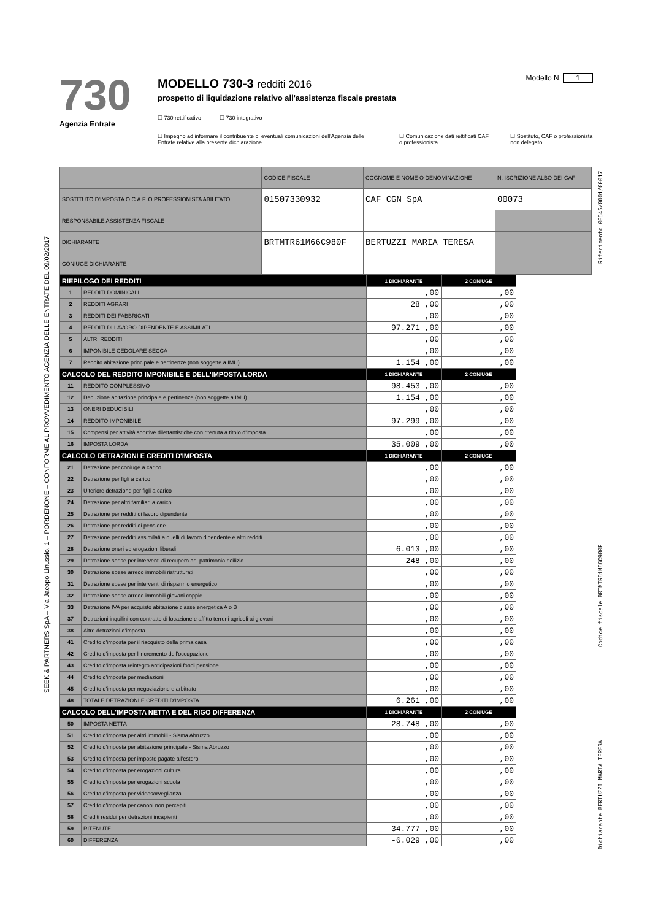SEEK & PARTNERS SpA – Via Jacopo Linussio, 1 – PORDENONE – CONFORME AL PROVVEDIMENTO AGENZIA DELLE ENTRATE DEL 09/02/2017
730
Agenzia Entrate
MODELLO 730-3 redditi 2016
prospetto di liquidazione relativo all'assistenza fiscale prestata
☐ 730 rettificativo ☐ 730 integrativo
☐ Impegno ad informare il contribuente di eventuali comunicazioni dell'Agenzia delle Entrate relative alla presente dichiarazione ☐ Comunicazione dati rettificati CAF o professionista ☐ Sostituto, CAF o professionista non delegato
Modello N. 1
| | CODICE FISCALE | COGNOME E NOME O DENOMINAZIONE | N. ISCRIZIONE ALBO DEI CAF |
| SOSTITUTO D'IMPOSTA O C.A.F. O PROFESSIONISTA ABILITATO | 01507330932 | CAF CGN SpA | 00073 |
| RESPONSABILE ASSISTENZA FISCALE | | | |
| DICHIARANTE | BRTMTR61M66C980F | BERTUZZI MARIA TERESA | |
| CONIUGE DICHIARANTE | | | |
| RIEPILOGO DEI REDDITI | | 1 DICHIARANTE | 2 CONIUGE |
| --- | --- | --- | --- |
| 1 | REDDITI DOMINICALI | ,00 | ,00 |
| 2 | REDDITI AGRARI | 28 ,00 | ,00 |
| 3 | REDDITI DEI FABBRICATI | ,00 | ,00 |
| 4 | REDDITI DI LAVORO DIPENDENTE E ASSIMILATI | 97.271 ,00 | ,00 |
| 5 | ALTRI REDDITI | ,00 | ,00 |
| 6 | IMPONIBILE CEDOLARE SECCA | ,00 | ,00 |
| 7 | Reddito abitazione principale e pertinenze (non soggette a IMU) | 1.154 ,00 | ,00 |
| CALCOLO DEL REDDITO IMPONIBILE E DELL'IMPOSTA LORDA | | 1 DICHIARANTE | 2 CONIUGE |
| 11 | REDDITO COMPLESSIVO | 98.453 ,00 | ,00 |
| 12 | Deduzione abitazione principale e pertinenze (non soggette a IMU) | 1.154 ,00 | ,00 |
| 13 | ONERI DEDUCIBILI | ,00 | ,00 |
| 14 | REDDITO IMPONIBILE | 97.299 ,00 | ,00 |
| 15 | Compensi per attività sportive dilettantistiche con ritenuta a titolo d'imposta | ,00 | ,00 |
| 16 | IMPOSTA LORDA | 35.009 ,00 | ,00 |
| CALCOLO DETRAZIONI E CREDITI D'IMPOSTA | | 1 DICHIARANTE | 2 CONIUGE |
| 21 | Detrazione per coniuge a carico | ,00 | ,00 |
| 22 | Detrazione per figli a carico | ,00 | ,00 |
| 23 | Ulteriore detrazione per figli a carico | ,00 | ,00 |
| 24 | Detrazione per altri familiari a carico | ,00 | ,00 |
| 25 | Detrazione per redditi di lavoro dipendente | ,00 | ,00 |
| 26 | Detrazione per redditi di pensione | ,00 | ,00 |
| 27 | Detrazione per redditi assimilati a quelli di lavoro dipendente e altri redditi | ,00 | ,00 |
| 28 | Detrazione oneri ed erogazioni liberali | 6.013 ,00 | ,00 |
| 29 | Detrazione spese per interventi di recupero del patrimonio edilizio | 248 ,00 | ,00 |
| 30 | Detrazione spese arredo immobili ristrutturati | ,00 | ,00 |
| 31 | Detrazione spese per interventi di risparmio energetico | ,00 | ,00 |
| 32 | Detrazione spese arredo immobili giovani coppie | ,00 | ,00 |
| 33 | Detrazione IVA per acquisto abitazione classe energetica A o B | ,00 | ,00 |
| 37 | Detrazioni inquilini con contratto di locazione e affitto terreni agricoli ai giovani | ,00 | ,00 |
| 38 | Altre detrazioni d'imposta | ,00 | ,00 |
| 41 | Credito d'imposta per il riacquisto della prima casa | ,00 | ,00 |
| 42 | Credito d'imposta per l'incremento dell'occupazione | ,00 | ,00 |
| 43 | Credito d'imposta reintegro anticipazioni fondi pensione | ,00 | ,00 |
| 44 | Credito d'imposta per mediazioni | ,00 | ,00 |
| 45 | Credito d'imposta per negoziazione e arbitrato | ,00 | ,00 |
| 48 | TOTALE DETRAZIONI E CREDITI D'IMPOSTA | 6.261 ,00 | ,00 |
| CALCOLO DELL'IMPOSTA NETTA E DEL RIGO DIFFERENZA | | 1 DICHIARANTE | 2 CONIUGE |
| 50 | IMPOSTA NETTA | 28.748 ,00 | ,00 |
| 51 | Credito d'imposta per altri immobili - Sisma Abruzzo | ,00 | ,00 |
| 52 | Credito d'imposta per abitazione principale - Sisma Abruzzo | ,00 | ,00 |
| 53 | Credito d'imposta per imposte pagate all'estero | ,00 | ,00 |
| 54 | Credito d'imposta per erogazioni cultura | ,00 | ,00 |
| 55 | Credito d'imposta per erogazioni scuola | ,00 | ,00 |
| 56 | Credito d'imposta per videosorveglianza | ,00 | ,00 |
| 57 | Credito d'imposta per canoni non percepiti | ,00 | ,00 |
| 58 | Crediti residui per detrazioni incapienti | ,00 | ,00 |
| 59 | RITENUTE | 34.777 ,00 | ,00 |
| 60 | DIFFERENZA | -6.029 ,00 | ,00 |
Riferimento 00545/0001/00017
Codice fiscale BRTMTR61M66C980F
Dichiarante BERTUZZI MARIA TERESA